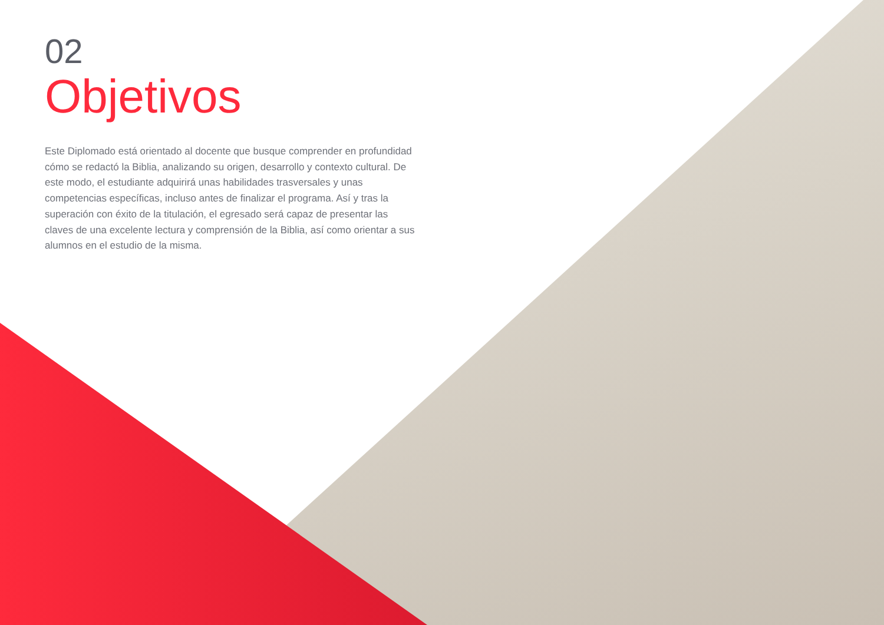02
Objetivos
Este Diplomado está orientado al docente que busque comprender en profundidad cómo se redactó la Biblia, analizando su origen, desarrollo y contexto cultural. De este modo, el estudiante adquirirá unas habilidades trasversales y unas competencias específicas, incluso antes de finalizar el programa. Así y tras la superación con éxito de la titulación, el egresado será capaz de presentar las claves de una excelente lectura y comprensión de la Biblia, así como orientar a sus alumnos en el estudio de la misma.